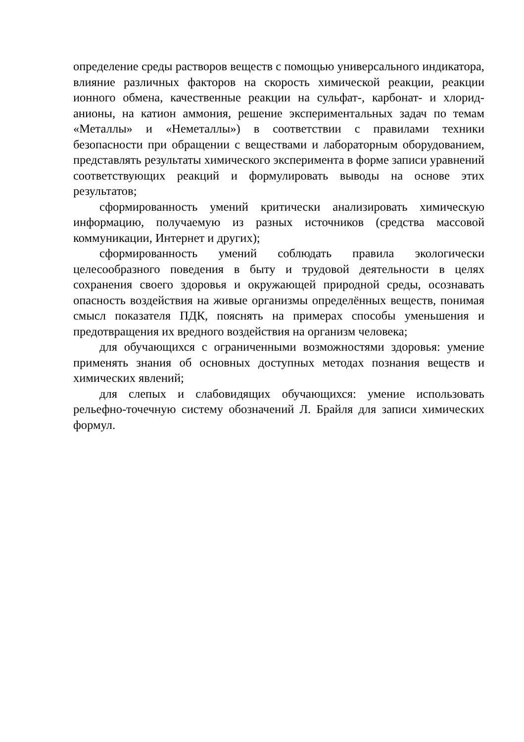определение среды растворов веществ с помощью универсального индикатора, влияние различных факторов на скорость химической реакции, реакции ионного обмена, качественные реакции на сульфат-, карбонат- и хлорид-анионы, на катион аммония, решение экспериментальных задач по темам «Металлы» и «Неметаллы») в соответствии с правилами техники безопасности при обращении с веществами и лабораторным оборудованием, представлять результаты химического эксперимента в форме записи уравнений соответствующих реакций и формулировать выводы на основе этих результатов;
сформированность умений критически анализировать химическую информацию, получаемую из разных источников (средства массовой коммуникации, Интернет и других);
сформированность умений соблюдать правила экологически целесообразного поведения в быту и трудовой деятельности в целях сохранения своего здоровья и окружающей природной среды, осознавать опасность воздействия на живые организмы определённых веществ, понимая смысл показателя ПДК, пояснять на примерах способы уменьшения и предотвращения их вредного воздействия на организм человека;
для обучающихся с ограниченными возможностями здоровья: умение применять знания об основных доступных методах познания веществ и химических явлений;
для слепых и слабовидящих обучающихся: умение использовать рельефно-точечную систему обозначений Л. Брайля для записи химических формул.